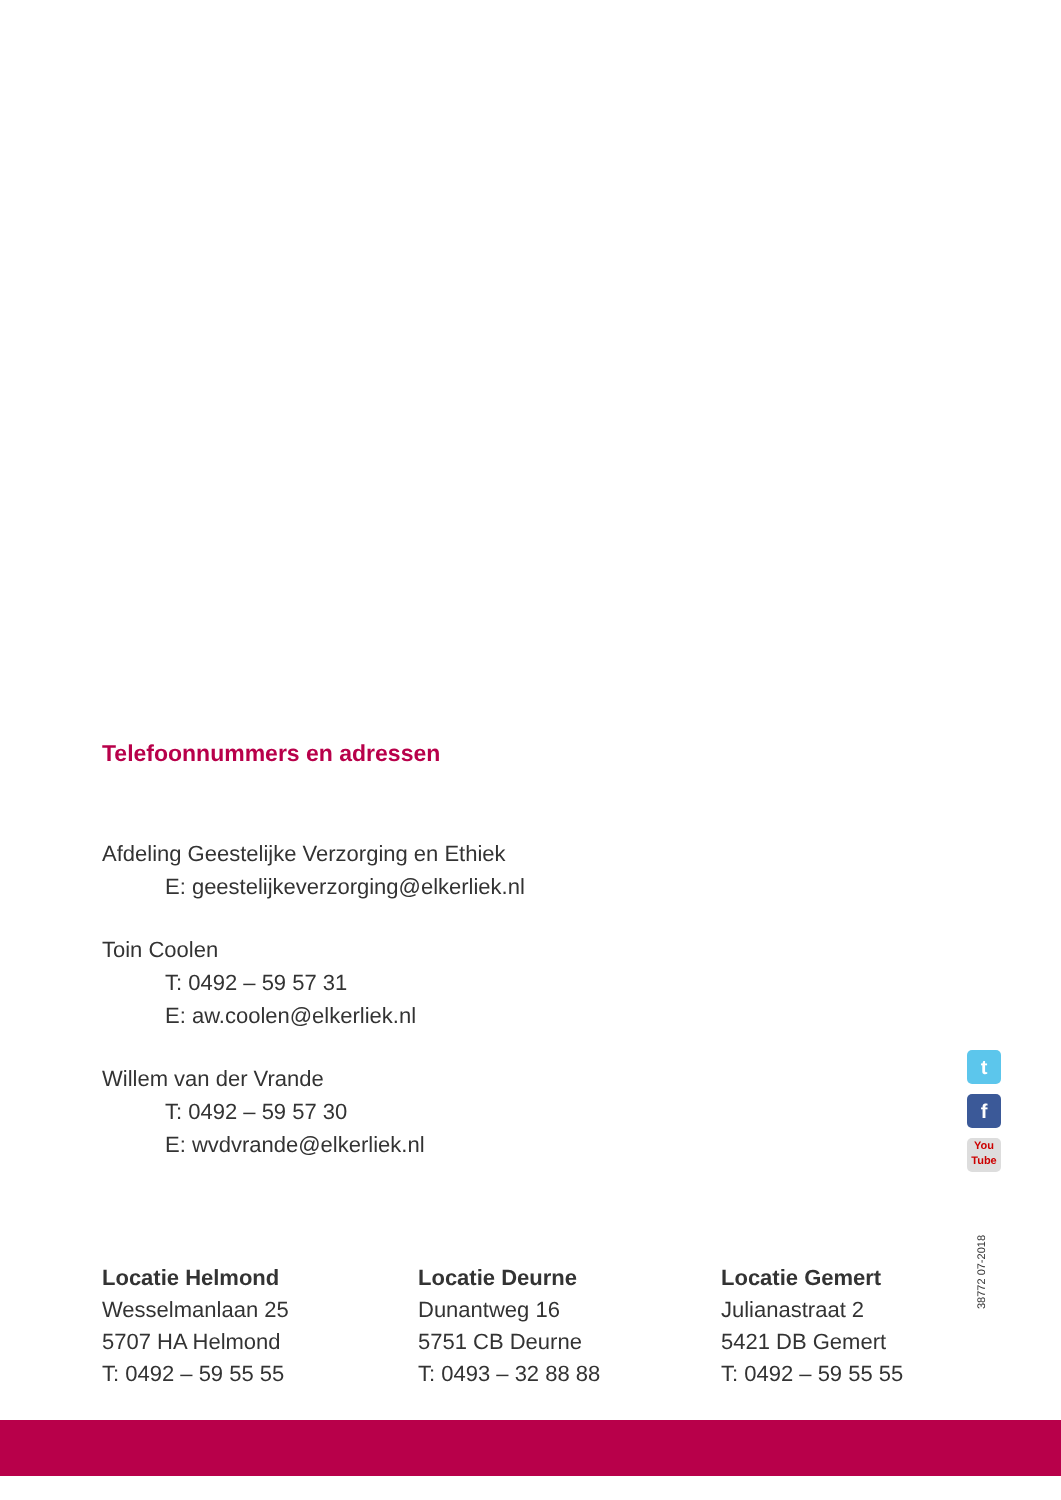Telefoonnummers en adressen
Afdeling Geestelijke Verzorging en Ethiek
E: geestelijkeverzorging@elkerliek.nl
Toin Coolen
T: 0492 – 59 57 31
E: aw.coolen@elkerliek.nl
Willem van der Vrande
T: 0492 – 59 57 30
E: wvdvrande@elkerliek.nl
t
f
You
Tube
38772 07-2018
Locatie Helmond
Wesselmanlaan 25
5707 HA Helmond
T: 0492 – 59 55 55
Locatie Deurne
Dunantweg 16
5751 CB Deurne
T: 0493 – 32 88 88
Locatie Gemert
Julianastraat 2
5421 DB Gemert
T: 0492 – 59 55 55